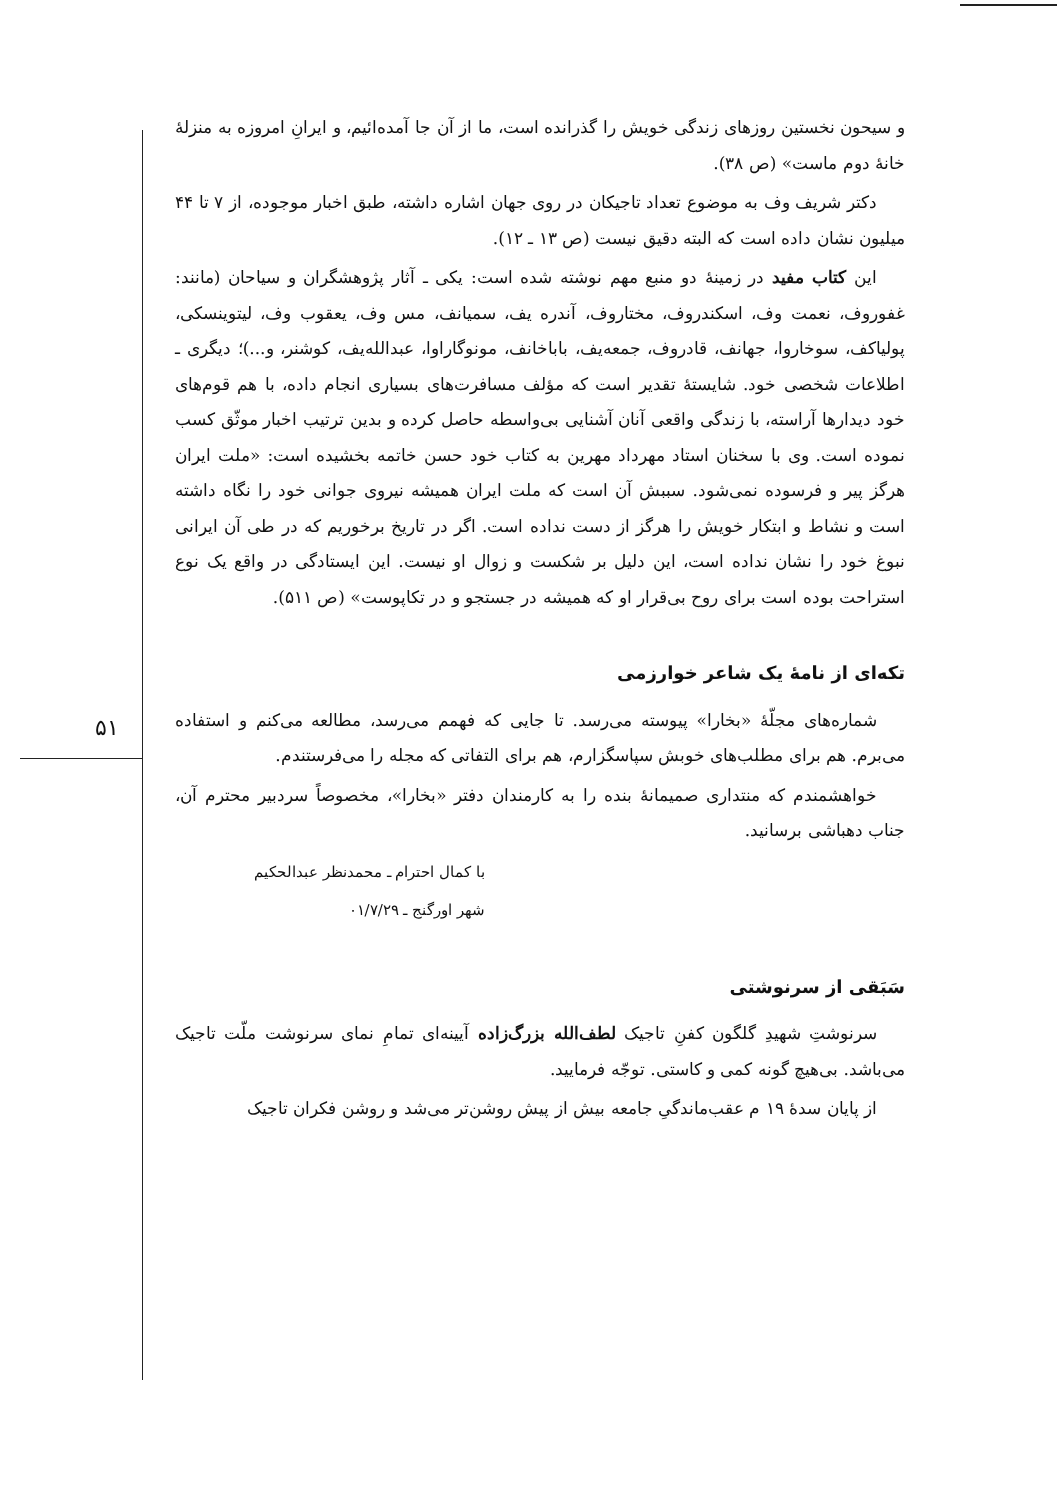۵۱
و سیحون نخستین روزهای زندگی خویش را گذرانده است، ما از آن جا آمده‌ائیم، و ایرانِ امروزه به منزلهٔ خانهٔ دوم ماست» (ص ۳۸).
دکتر شریف وف به موضوع تعداد تاجیکان در روی جهان اشاره داشته، طبق اخبار موجوده، از ۷ تا ۴۴ میلیون نشان داده است که البته دقیق نیست (ص ۱۳ ـ ۱۲).
این کتاب مفید در زمینهٔ دو منبع مهم نوشته شده است: یکی ـ آثار پژوهشگران و سیاحان (مانند: غفوروف، نعمت وف، اسکندروف، مختاروف، آندره یف، سمیانف، مس وف، یعقوب وف، لیتوینسکی، پولیاکف، سوخاروا، جهانف، قادروف، جمعه‌یف، باباخانف، مونوگاراوا، عبدالله‌یف، کوشنر، و...)؛ دیگری ـ اطلاعات شخصی خود. شایستهٔ تقدیر است که مؤلف مسافرت‌های بسیاری انجام داده، با هم قوم‌های خود دیدارها آراسته، با زندگی واقعی آنان آشنایی بی‌واسطه حاصل کرده و بدین ترتیب اخبار موثّق کسب نموده است. وی با سخنان استاد مهرداد مهرین به کتاب خود حسن خاتمه بخشیده است: «ملت ایران هرگز پیر و فرسوده نمی‌شود. سببش آن است که ملت ایران همیشه نیروی جوانی خود را نگاه داشته است و نشاط و ابتکار خویش را هرگز از دست نداده است. اگر در تاریخ برخوریم که در طی آن ایرانی نبوغ خود را نشان نداده است، این دلیل بر شکست و زوال او نیست. این ایستادگی در واقع یک نوع استراحت بوده است برای روح بی‌قرار او که همیشه در جستجو و در تکاپوست» (ص ۵۱۱).
تکه‌ای از نامهٔ یک شاعر خوارزمی
شماره‌های مجلّهٔ «بخارا» پیوسته می‌رسد. تا جایی که فهمم می‌رسد، مطالعه می‌کنم و استفاده می‌برم. هم برای مطلب‌های خوبش سپاسگزارم، هم برای التفاتی که مجله را می‌فرستندم.
خواهشمندم که منتداری صمیمانهٔ بنده را به کارمندان دفتر «بخارا»، مخصوصاً سردبیر محترم آن، جناب دهباشی برسانید.
با کمال احترام ـ محمدنظر عبدالحکیم
شهر اورگنج ـ ۰۱/۷/۲۹
سَبَقی از سرنوشتی
سرنوشتِ شهیدِ گلگون کفنِ تاجیک لطف‌الله بزرگ‌زاده آیینه‌ای تمامِ نمای سرنوشت ملّت تاجیک می‌باشد. بی‌هیچ گونه کمی و کاستی. توجّه فرمایید.
از پایان سدهٔ ۱۹ م عقب‌ماندگیِ جامعه بیش از پیش روشن‌تر می‌شد و روشن فکران تاجیک